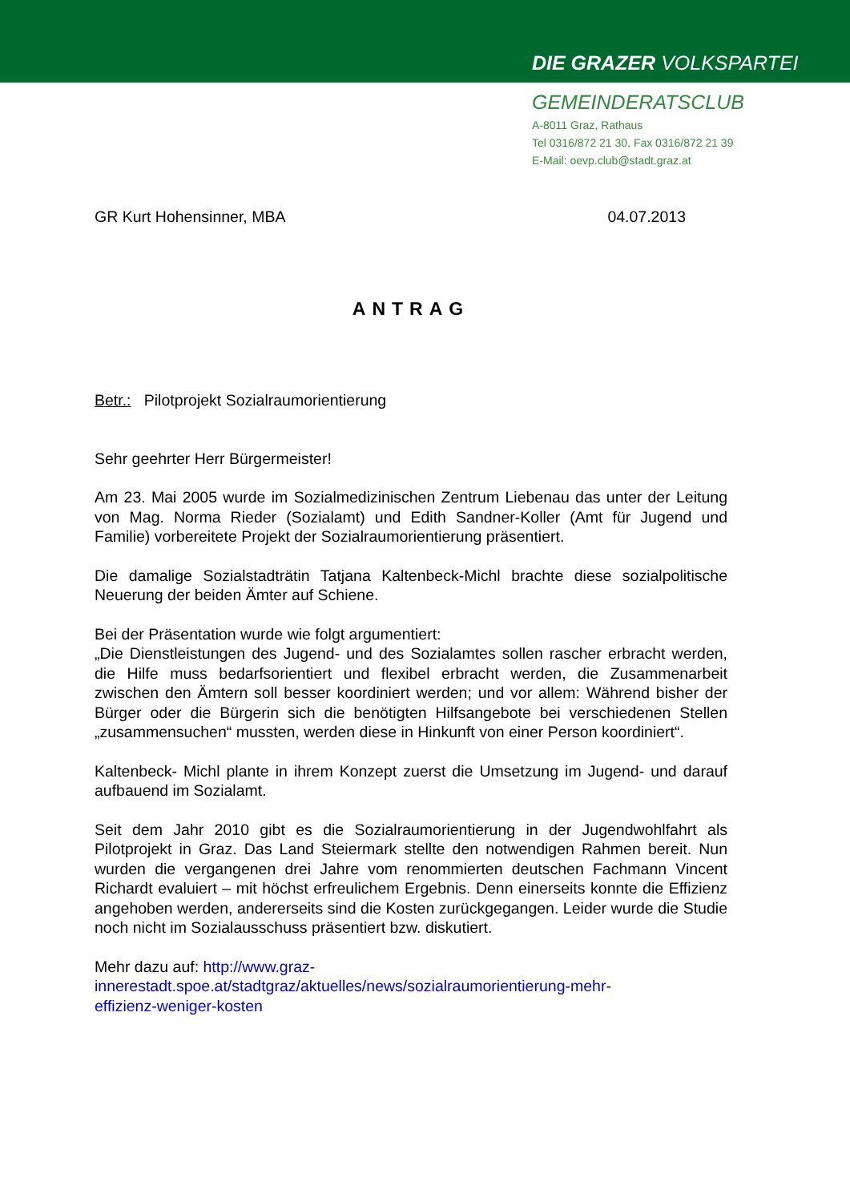DIE GRAZER VOLKSPARTEI
GEMEINDERATSCLUB
A-8011 Graz, Rathaus
Tel 0316/872 21 30, Fax 0316/872 21 39
E-Mail: oevp.club@stadt.graz.at
GR Kurt Hohensinner, MBA 04.07.2013
ANTRAG
Betr.: Pilotprojekt Sozialraumorientierung
Sehr geehrter Herr Bürgermeister!
Am 23. Mai 2005 wurde im Sozialmedizinischen Zentrum Liebenau das unter der Leitung von Mag. Norma Rieder (Sozialamt) und Edith Sandner-Koller (Amt für Jugend und Familie) vorbereitete Projekt der Sozialraumorientierung präsentiert.
Die damalige Sozialstadträtin Tatjana Kaltenbeck-Michl brachte diese sozialpolitische Neuerung der beiden Ämter auf Schiene.
Bei der Präsentation wurde wie folgt argumentiert:
„Die Dienstleistungen des Jugend- und des Sozialamtes sollen rascher erbracht werden, die Hilfe muss bedarfsorientiert und flexibel erbracht werden, die Zusammenarbeit zwischen den Ämtern soll besser koordiniert werden; und vor allem: Während bisher der Bürger oder die Bürgerin sich die benötigten Hilfsangebote bei verschiedenen Stellen „zusammensuchen“ mussten, werden diese in Hinkunft von einer Person koordiniert“.
Kaltenbeck- Michl plante in ihrem Konzept zuerst die Umsetzung im Jugend- und darauf aufbauend im Sozialamt.
Seit dem Jahr 2010 gibt es die Sozialraumorientierung in der Jugendwohlfahrt als Pilotprojekt in Graz. Das Land Steiermark stellte den notwendigen Rahmen bereit. Nun wurden die vergangenen drei Jahre vom renommierten deutschen Fachmann Vincent Richardt evaluiert – mit höchst erfreulichem Ergebnis. Denn einerseits konnte die Effizienz angehoben werden, andererseits sind die Kosten zurückgegangen. Leider wurde die Studie noch nicht im Sozialausschuss präsentiert bzw. diskutiert.
Mehr dazu auf: http://www.graz-
innerestadt.spoe.at/stadtgraz/aktuelles/news/sozialraumorientierung-mehr-
effizienz-weniger-kosten